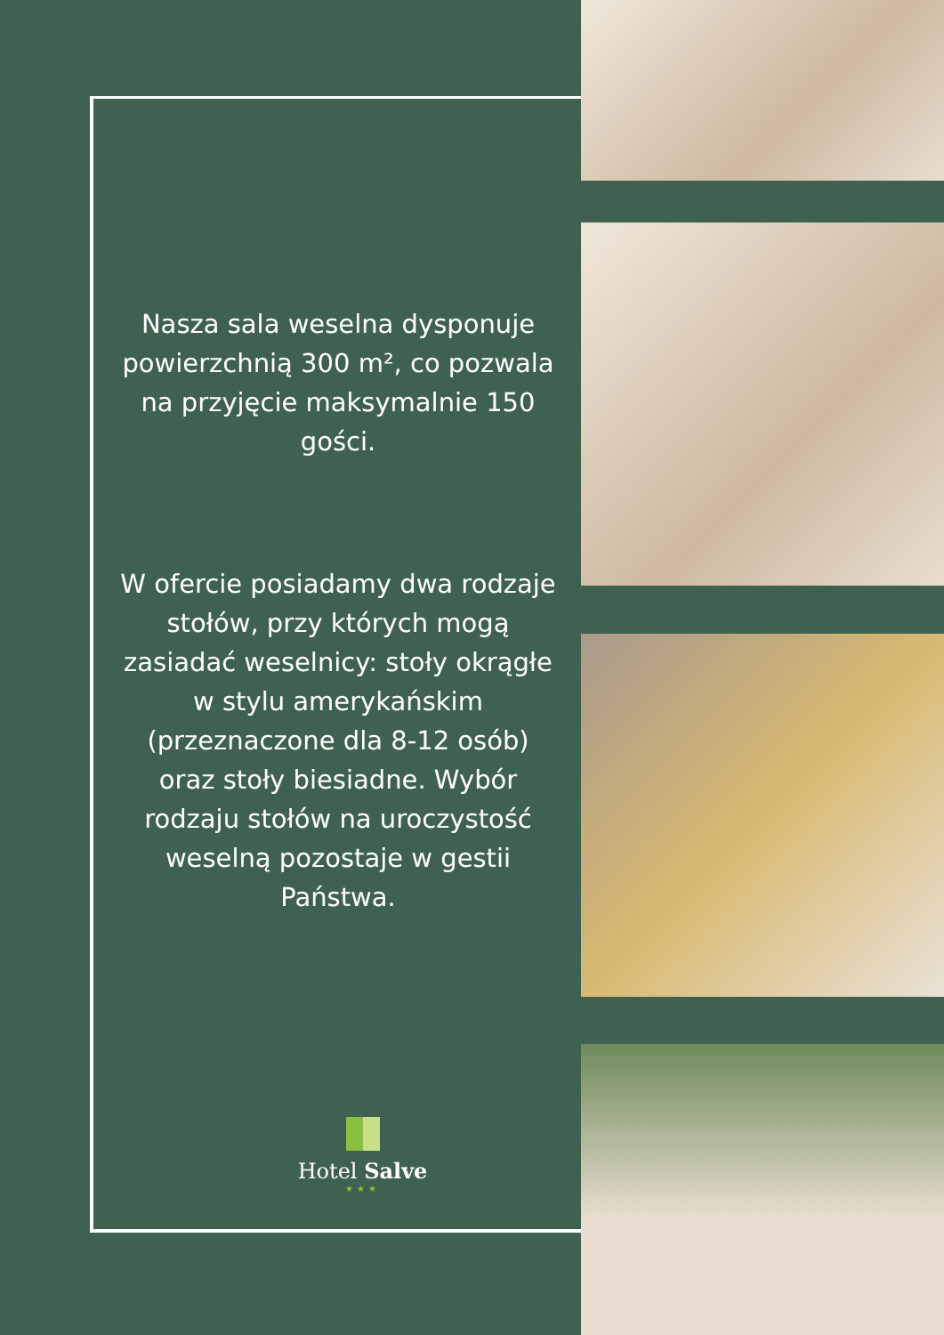Nasza sala weselna dysponuje powierzchnią 300 m², co pozwala na przyjęcie maksymalnie 150 gości.
W ofercie posiadamy dwa rodzaje stołów, przy których mogą zasiadać weselnicy: stoły okrągłe w stylu amerykańskim (przeznaczone dla 8-12 osób) oraz stoły biesiadne. Wybór rodzaju stołów na uroczystość weselną pozostaje w gestii Państwa.
Hotel Salve
★★★